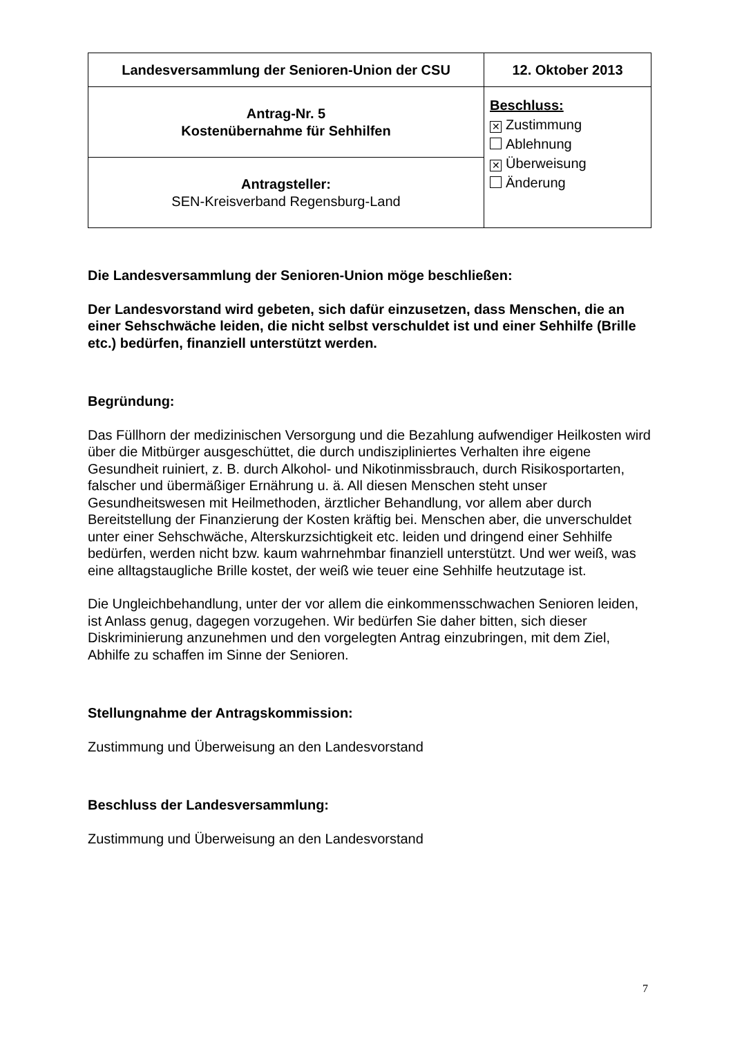| Landesversammlung der Senioren-Union der CSU | 12. Oktober 2013 |
| Antrag-Nr. 5 Kostenübernahme für Sehhilfen | Beschluss: ✕ Zustimmung Ablehnung ✕ Überweisung Änderung |
| Antragsteller: SEN-Kreisverband Regensburg-Land | |
Die Landesversammlung der Senioren-Union möge beschließen:
Der Landesvorstand wird gebeten, sich dafür einzusetzen, dass Menschen, die an einer Sehschwäche leiden, die nicht selbst verschuldet ist und einer Sehhilfe (Brille etc.) bedürfen, finanziell unterstützt werden.
Begründung:
Das Füllhorn der medizinischen Versorgung und die Bezahlung aufwendiger Heilkosten wird über die Mitbürger ausgeschüttet, die durch undiszipliniertes Verhalten ihre eigene Gesundheit ruiniert, z. B. durch Alkohol- und Nikotinmissbrauch, durch Risikosportarten, falscher und übermäßiger Ernährung u. ä. All diesen Menschen steht unser Gesundheitswesen mit Heilmethoden, ärztlicher Behandlung, vor allem aber durch Bereitstellung der Finanzierung der Kosten kräftig bei. Menschen aber, die unverschuldet unter einer Sehschwäche, Alterskurzsichtigkeit etc. leiden und dringend einer Sehhilfe bedürfen, werden nicht bzw. kaum wahrnehmbar finanziell unterstützt. Und wer weiß, was eine alltagstaugliche Brille kostet, der weiß wie teuer eine Sehhilfe heutzutage ist.
Die Ungleichbehandlung, unter der vor allem die einkommensschwachen Senioren leiden, ist Anlass genug, dagegen vorzugehen. Wir bedürfen Sie daher bitten, sich dieser Diskriminierung anzunehmen und den vorgelegten Antrag einzubringen, mit dem Ziel, Abhilfe zu schaffen im Sinne der Senioren.
Stellungnahme der Antragskommission:
Zustimmung und Überweisung an den Landesvorstand
Beschluss der Landesversammlung:
Zustimmung und Überweisung an den Landesvorstand
7